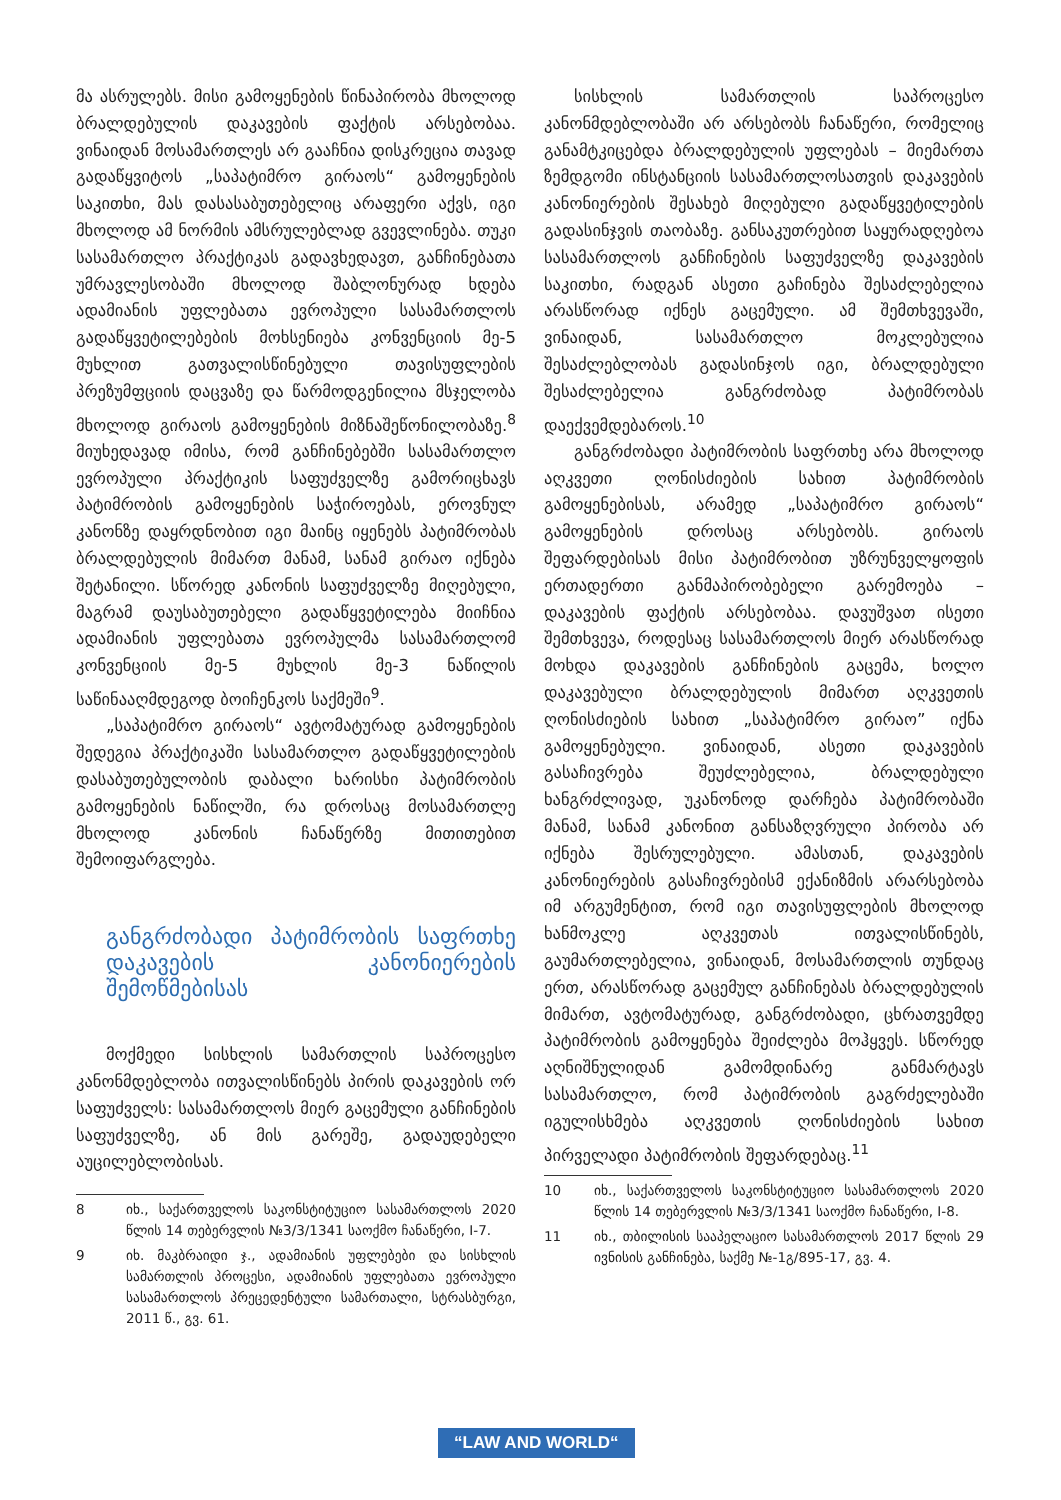მა ასრულებს. მისი გამოყენების წინაპირობა მხოლოდ ბრალდებულის დაკავების ფაქტის არსებობაა. ვინაიდან მოსამართლეს არ გააჩნია დისკრეცია თავად გადაწყვიტოს „საპატიმრო გირაოს“ გამოყენების საკითხი, მას დასასაბუთებელიც არაფერი აქვს, იგი მხოლოდ ამ ნორმის ამსრულებლად გვევლინება. თუკი სასამართლო პრაქტიკას გადავხედავთ, განჩინებათა უმრავლესობაში მხოლოდ შაბლონურად ხდება ადამიანის უფლებათა ევროპული სასამართლოს გადაწყვეტილებების მოხსენიება კონვენციის მე-5 მუხლით გათვალისწინებული თავისუფლების პრეზუმფციის დაცვაზე და წარმოდგენილია მსჯელობა მხოლოდ გირაოს გამოყენების მიზნაშეწონილობაზე.<sup>8</sup> მიუხედავად იმისა, რომ განჩინებებში სასამართლო ევროპული პრაქტიკის საფუძველზე გამორიცხავს პატიმრობის გამოყენების საჭიროებას, ეროვნულ კანონზე დაყრდნობით იგი მაინც იყენებს პატიმრობას ბრალდებულის მიმართ მანამ, სანამ გირაო იქნება შეტანილი. სწორედ კანონის საფუძველზე მიღებული, მაგრამ დაუსაბუთებელი გადაწყვეტილება მიიჩნია ადამიანის უფლებათა ევროპულმა სასამართლომ კონვენციის მე-5 მუხლის მე-3 ნაწილის საწინააღმდეგოდ ბოიჩენკოს საქმეში<sup>9</sup>.
„საპატიმრო გირაოს“ ავტომატურად გამოყენების შედეგია პრაქტიკაში სასამართლო გადაწყვეტილების დასაბუთებულობის დაბალი ხარისხი პატიმრობის გამოყენების ნაწილში, რა დროსაც მოსამართლე მხოლოდ კანონის ჩანაწერზე მითითებით შემოიფარგლება.
განგრძობადი პატიმრობის საფრთხე დაკავების კანონიერების შემოწმებისას
მოქმედი სისხლის სამართლის საპროცესო კანონმდებლობა ითვალისწინებს პირის დაკავების ორ საფუძველს: სასამართლოს მიერ გაცემული განჩინების საფუძველზე, ან მის გარეშე, გადაუდებელი აუცილებლობისას.
8 იხ., საქართველოს საკონსტიტუციო სასამართლოს 2020 წლის 14 თებერვლის №3/3/1341 საოქმო ჩანაწერი, I-7.
9 იხ. მაკბრაიდი ჯ., ადამიანის უფლებები და სისხლის სამართლის პროცესი, ადამიანის უფლებათა ევროპული სასამართლოს პრეცედენტული სამართალი, სტრასბურგი, 2011 წ., გვ. 61.
სისხლის სამართლის საპროცესო კანონმდებლობაში არ არსებობს ჩანაწერი, რომელიც განამტკიცებდა ბრალდებულის უფლებას – მიემართა ზემდგომი ინსტანციის სასამართლოსათვის დაკავების კანონიერების შესახებ მიღებული გადაწყვეტილების გადასინჯვის თაობაზე. განსაკუთრებით საყურადღებოა სასამართლოს განჩინების საფუძველზე დაკავების საკითხი, რადგან ასეთი გაჩინება შესაძლებელია არასწორად იქნეს გაცემული. ამ შემთხვევაში, ვინაიდან, სასამართლო მოკლებულია შესაძლებლობას გადასინჯოს იგი, ბრალდებული შესაძლებელია განგრძობად პატიმრობას დაექვემდებაროს.<sup>10</sup>
განგრძობადი პატიმრობის საფრთხე არა მხოლოდ აღკვეთი ღონისძიების სახით პატიმრობის გამოყენებისას, არამედ „საპატიმრო გირაოს“ გამოყენების დროსაც არსებობს. გირაოს შეფარდებისას მისი პატიმრობით უზრუნველყოფის ერთადერთი განმაპირობებელი გარემოება – დაკავების ფაქტის არსებობაა. დავუშვათ ისეთი შემთხვევა, როდესაც სასამართლოს მიერ არასწორად მოხდა დაკავების განჩინების გაცემა, ხოლო დაკავებული ბრალდებულის მიმართ აღკვეთის ღონისძიების სახით „საპატიმრო გირაო” იქნა გამოყენებული. ვინაიდან, ასეთი დაკავების გასაჩივრება შეუძლებელია, ბრალდებული ხანგრძლივად, უკანონოდ დარჩება პატიმრობაში მანამ, სანამ კანონით განსაზღვრული პირობა არ იქნება შესრულებული. ამასთან, დაკავების კანონიერების გასაჩივრებისმ ექანიზმის არარსებობა იმ არგუმენტით, რომ იგი თავისუფლების მხოლოდ ხანმოკლე აღკვეთას ითვალისწინებს, გაუმართლებელია, ვინაიდან, მოსამართლის თუნდაც ერთ, არასწორად გაცემულ განჩინებას ბრალდებულის მიმართ, ავტომატურად, განგრძობადი, ცხრათვემდე პატიმრობის გამოყენება შეიძლება მოჰყვეს. სწორედ აღნიშნულიდან გამომდინარე განმარტავს სასამართლო, რომ პატიმრობის გაგრძელებაში იგულისხმება აღკვეთის ღონისძიების სახით პირველადი პატიმრობის შეფარდებაც.<sup>11</sup>
10 იხ., საქართველოს საკონსტიტუციო სასამართლოს 2020 წლის 14 თებერვლის №3/3/1341 საოქმო ჩანაწერი, I-8.
11 იხ., თბილისის სააპელაციო სასამართლოს 2017 წლის 29 ივნისის განჩინება, საქმე №-1გ/895-17, გვ. 4.
“LAW AND WORLD“